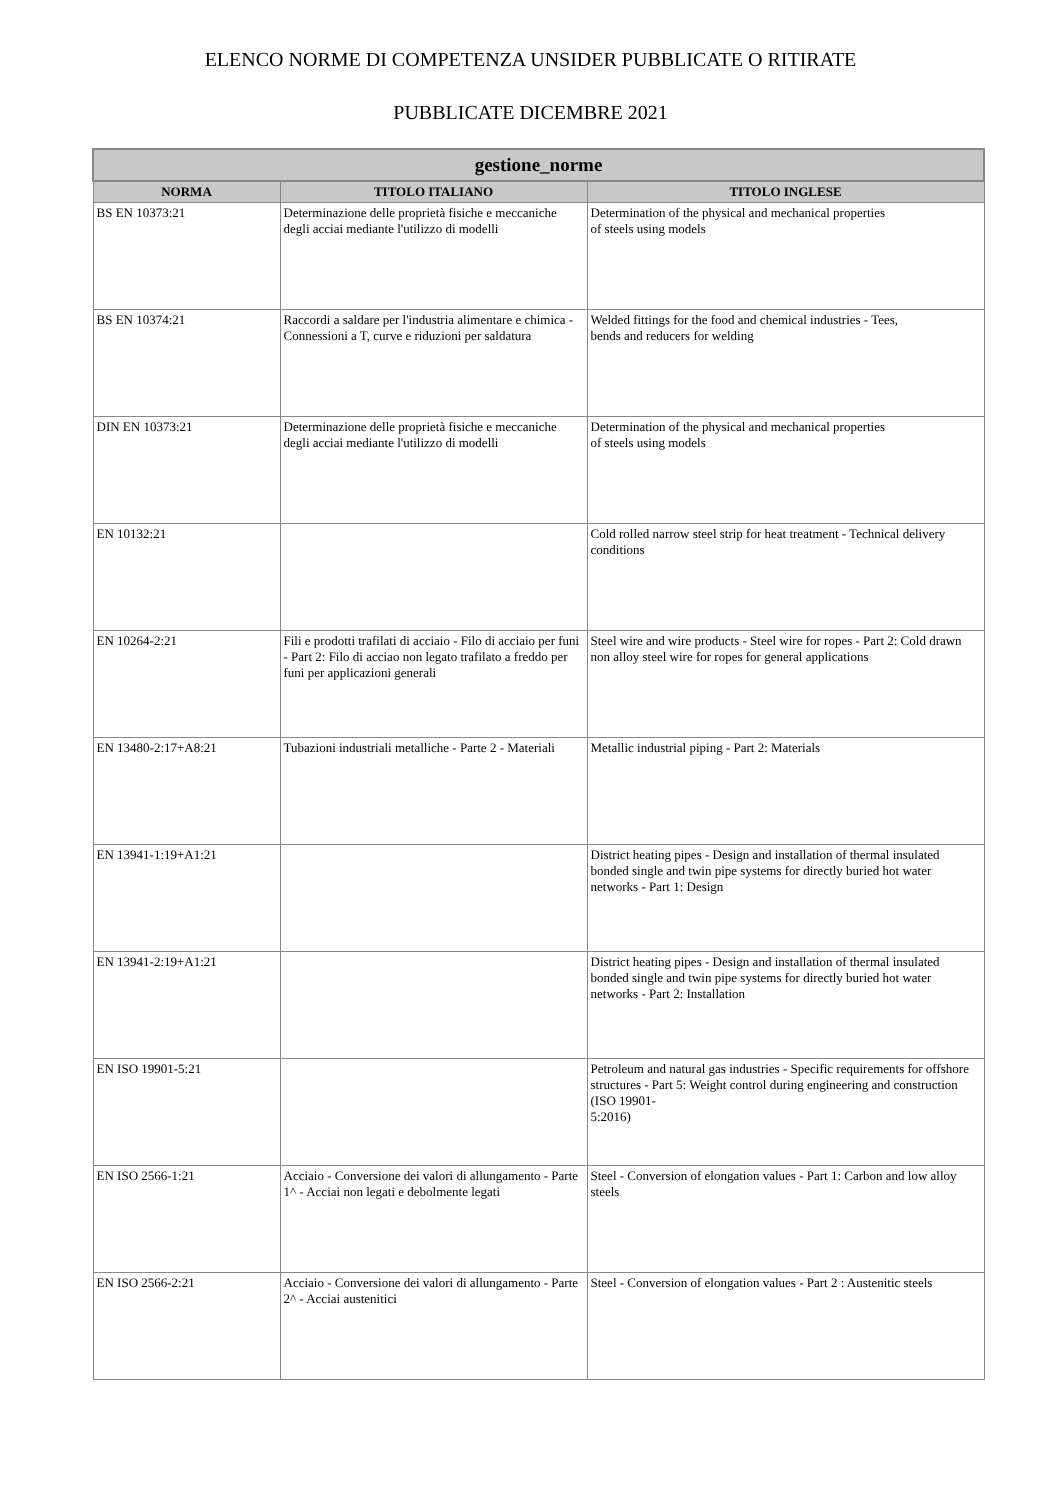ELENCO NORME DI COMPETENZA UNSIDER PUBBLICATE O RITIRATE
PUBBLICATE DICEMBRE 2021
| gestione_norme | | |
| --- | --- | --- |
| NORMA | TITOLO ITALIANO | TITOLO INGLESE |
| BS EN 10373:21 | Determinazione delle proprietà fisiche e meccaniche degli acciai mediante l'utilizzo di modelli | Determination of the physical and mechanical properties of steels using models |
| BS EN 10374:21 | Raccordi a saldare per l'industria alimentare e chimica - Connessioni a T, curve e riduzioni per saldatura | Welded fittings for the food and chemical industries - Tees, bends and reducers for welding |
| DIN EN 10373:21 | Determinazione delle proprietà fisiche e meccaniche degli acciai mediante l'utilizzo di modelli | Determination of the physical and mechanical properties of steels using models |
| EN 10132:21 | | Cold rolled narrow steel strip for heat treatment - Technical delivery conditions |
| EN 10264-2:21 | Fili e prodotti trafilati di acciaio - Filo di acciaio per funi - Part 2: Filo di acciao non legato trafilato a freddo per funi per applicazioni generali | Steel wire and wire products - Steel wire for ropes - Part 2: Cold drawn non alloy steel wire for ropes for general applications |
| EN 13480-2:17+A8:21 | Tubazioni industriali metalliche - Parte 2 - Materiali | Metallic industrial piping - Part 2: Materials |
| EN 13941-1:19+A1:21 | | District heating pipes - Design and installation of thermal insulated bonded single and twin pipe systems for directly buried hot water networks - Part 1: Design |
| EN 13941-2:19+A1:21 | | District heating pipes - Design and installation of thermal insulated bonded single and twin pipe systems for directly buried hot water networks - Part 2: Installation |
| EN ISO 19901-5:21 | | Petroleum and natural gas industries - Specific requirements for offshore structures - Part 5: Weight control during engineering and construction (ISO 19901- 5:2016) |
| EN ISO 2566-1:21 | Acciaio - Conversione dei valori di allungamento - Parte 1^ - Acciai non legati e debolmente legati | Steel - Conversion of elongation values - Part 1: Carbon and low alloy steels |
| EN ISO 2566-2:21 | Acciaio - Conversione dei valori di allungamento - Parte 2^ - Acciai austenitici | Steel - Conversion of elongation values - Part 2 : Austenitic steels |